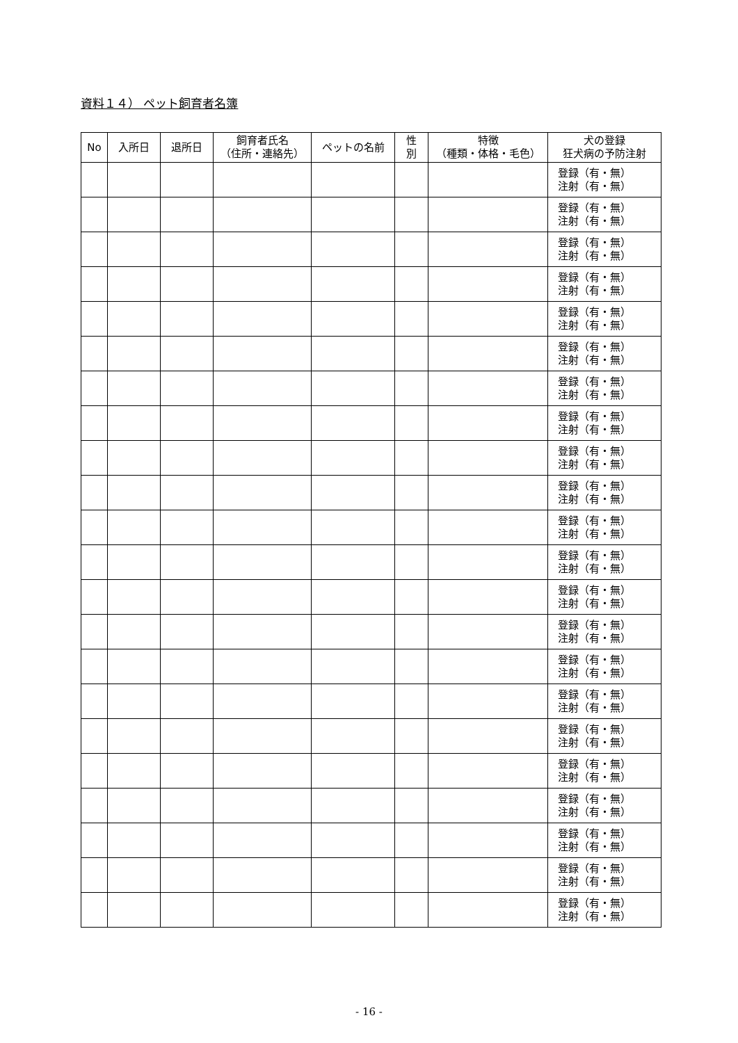資料１４） ペット飼育者名簿
| No | 入所日 | 退所日 | 飼育者氏名 （住所・連絡先） | ペットの名前 | 性 別 | 特徴 （種類・体格・毛色） | 犬の登録 狂犬病の予防注射 |
| --- | --- | --- | --- | --- | --- | --- | --- |
| | | | | | | | 登録（有・無） 注射（有・無） |
| | | | | | | | 登録（有・無） 注射（有・無） |
| | | | | | | | 登録（有・無） 注射（有・無） |
| | | | | | | | 登録（有・無） 注射（有・無） |
| | | | | | | | 登録（有・無） 注射（有・無） |
| | | | | | | | 登録（有・無） 注射（有・無） |
| | | | | | | | 登録（有・無） 注射（有・無） |
| | | | | | | | 登録（有・無） 注射（有・無） |
| | | | | | | | 登録（有・無） 注射（有・無） |
| | | | | | | | 登録（有・無） 注射（有・無） |
| | | | | | | | 登録（有・無） 注射（有・無） |
| | | | | | | | 登録（有・無） 注射（有・無） |
| | | | | | | | 登録（有・無） 注射（有・無） |
| | | | | | | | 登録（有・無） 注射（有・無） |
| | | | | | | | 登録（有・無） 注射（有・無） |
| | | | | | | | 登録（有・無） 注射（有・無） |
| | | | | | | | 登録（有・無） 注射（有・無） |
| | | | | | | | 登録（有・無） 注射（有・無） |
| | | | | | | | 登録（有・無） 注射（有・無） |
| | | | | | | | 登録（有・無） 注射（有・無） |
| | | | | | | | 登録（有・無） 注射（有・無） |
| | | | | | | | 登録（有・無） 注射（有・無） |
- 16 -